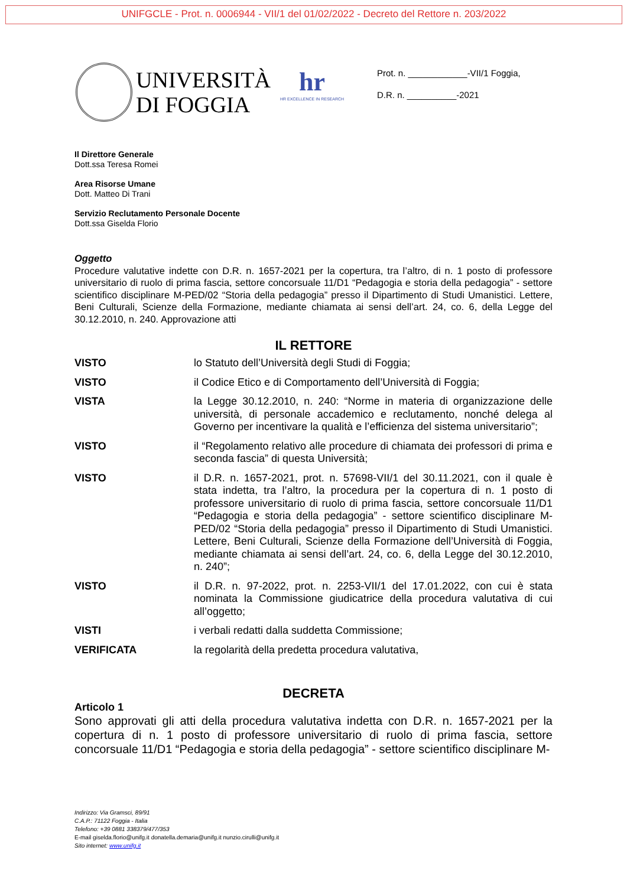UNIFGCLE - Prot. n. 0006944 - VII/1 del 01/02/2022 - Decreto del Rettore n. 203/2022
UNIVERSITÀ
DI FOGGIA
hr
HR EXCELLENCE IN RESEARCH
Prot. n. ____________-VII/1 Foggia,
D.R. n. __________-2021
Il Direttore Generale
Dott.ssa Teresa Romei
Area Risorse Umane
Dott. Matteo Di Trani
Servizio Reclutamento Personale Docente
Dott.ssa Giselda Florio
Oggetto
Procedure valutative indette con D.R. n. 1657-2021 per la copertura, tra l’altro, di n. 1 posto di professore universitario di ruolo di prima fascia, settore concorsuale 11/D1 “Pedagogia e storia della pedagogia” - settore scientifico disciplinare M-PED/02 “Storia della pedagogia” presso il Dipartimento di Studi Umanistici. Lettere, Beni Culturali, Scienze della Formazione, mediante chiamata ai sensi dell’art. 24, co. 6, della Legge del 30.12.2010, n. 240. Approvazione atti
IL RETTORE
VISTO lo Statuto dell’Università degli Studi di Foggia;
VISTO il Codice Etico e di Comportamento dell’Università di Foggia;
VISTA la Legge 30.12.2010, n. 240: “Norme in materia di organizzazione delle università, di personale accademico e reclutamento, nonché delega al Governo per incentivare la qualità e l’efficienza del sistema universitario”;
VISTO il “Regolamento relativo alle procedure di chiamata dei professori di prima e seconda fascia” di questa Università;
VISTO il D.R. n. 1657-2021, prot. n. 57698-VII/1 del 30.11.2021, con il quale è stata indetta, tra l’altro, la procedura per la copertura di n. 1 posto di professore universitario di ruolo di prima fascia, settore concorsuale 11/D1 “Pedagogia e storia della pedagogia” - settore scientifico disciplinare M-PED/02 “Storia della pedagogia” presso il Dipartimento di Studi Umanistici. Lettere, Beni Culturali, Scienze della Formazione dell’Università di Foggia, mediante chiamata ai sensi dell’art. 24, co. 6, della Legge del 30.12.2010, n. 240”;
VISTO il D.R. n. 97-2022, prot. n. 2253-VII/1 del 17.01.2022, con cui è stata nominata la Commissione giudicatrice della procedura valutativa di cui all’oggetto;
VISTI i verbali redatti dalla suddetta Commissione;
VERIFICATA la regolarità della predetta procedura valutativa,
DECRETA
Articolo 1
Sono approvati gli atti della procedura valutativa indetta con D.R. n. 1657-2021 per la copertura di n. 1 posto di professore universitario di ruolo di prima fascia, settore concorsuale 11/D1 “Pedagogia e storia della pedagogia” - settore scientifico disciplinare M-
Indirizzo: Via Gramsci, 89/91
C.A.P.: 71122 Foggia - Italia
Telefono: +39 0881 338379/477/353
E-mail giselda.florio@unifg.it donatella.demaria@unifg.it nunzio.cirulli@unifg.it
Sito internet: www.unifg.it